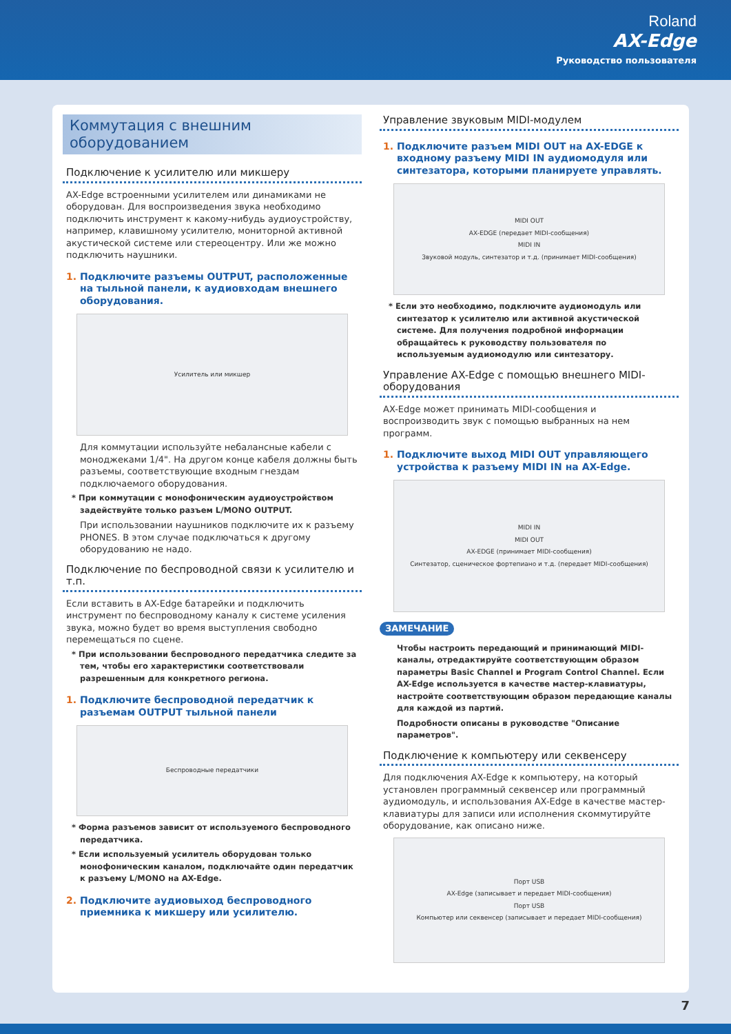Roland
AX-Edge
Руководство пользователя
Коммутация с внешним
оборудованием
Подключение к усилителю или микшеру
AX-Edge встроенными усилителем или динамиками не оборудован. Для воспроизведения звука необходимо подключить инструмент к какому-нибудь аудиоустройству, например, клавишному усилителю, мониторной активной акустической системе или стереоцентру. Или же можно подключить наушники.
1. Подключите разъемы OUTPUT, расположенные на тыльной панели, к аудиовходам внешнего оборудования.
Усилитель или микшер
Для коммутации используйте небалансные кабели с моноджеками 1/4". На другом конце кабеля должны быть разъемы, соответствующие входным гнездам подключаемого оборудования.
* При коммутации с монофоническим аудиоустройством задействуйте только разъем L/MONO OUTPUT.
При использовании наушников подключите их к разъему PHONES. В этом случае подключаться к другому оборудованию не надо.
Подключение по беспроводной связи к усилителю и т.п.
Если вставить в AX-Edge батарейки и подключить инструмент по беспроводному каналу к системе усиления звука, можно будет во время выступления свободно перемещаться по сцене.
* При использовании беспроводного передатчика следите за тем, чтобы его характеристики соответствовали разрешенным для конкретного региона.
1. Подключите беспроводной передатчик к разъемам OUTPUT тыльной панели
Беспроводные передатчики
* Форма разъемов зависит от используемого беспроводного передатчика.
* Если используемый усилитель оборудован только монофоническим каналом, подключайте один передатчик к разъему L/MONO на AX-Edge.
2. Подключите аудиовыход беспроводного приемника к микшеру или усилителю.
Управление звуковым MIDI-модулем
1. Подключите разъем MIDI OUT на AX-EDGE к входному разъему MIDI IN аудиомодуля или синтезатора, которыми планируете управлять.
MIDI OUT
AX-EDGE (передает MIDI-сообщения)
MIDI IN
Звуковой модуль, синтезатор и т.д. (принимает MIDI-сообщения)
* Если это необходимо, подключите аудиомодуль или синтезатор к усилителю или активной акустической системе. Для получения подробной информации обращайтесь к руководству пользователя по используемым аудиомодулю или синтезатору.
Управление AX-Edge с помощью внешнего MIDI-оборудования
AX-Edge может принимать MIDI-сообщения и воспроизводить звук с помощью выбранных на нем программ.
1. Подключите выход MIDI OUT управляющего устройства к разъему MIDI IN на AX-Edge.
MIDI IN
MIDI OUT
AX-EDGE (принимает MIDI-сообщения)
Синтезатор, сценическое фортепиано и т.д. (передает MIDI-сообщения)
ЗАМЕЧАНИЕ
Чтобы настроить передающий и принимающий MIDI-каналы, отредактируйте соответствующим образом параметры Basic Channel и Program Control Channel. Если AX-Edge используется в качестве мастер-клавиатуры, настройте соответствующим образом передающие каналы для каждой из партий.
Подробности описаны в руководстве "Описание параметров".
Подключение к компьютеру или секвенсеру
Для подключения AX-Edge к компьютеру, на который установлен программный секвенсер или программный аудиомодуль, и использования AX-Edge в качестве мастер-клавиатуры для записи или исполнения скоммутируйте оборудование, как описано ниже.
Порт USB
AX-Edge (записывает и передает MIDI-сообщения)
Порт USB
Компьютер или секвенсер (записывает и передает MIDI-сообщения)
7